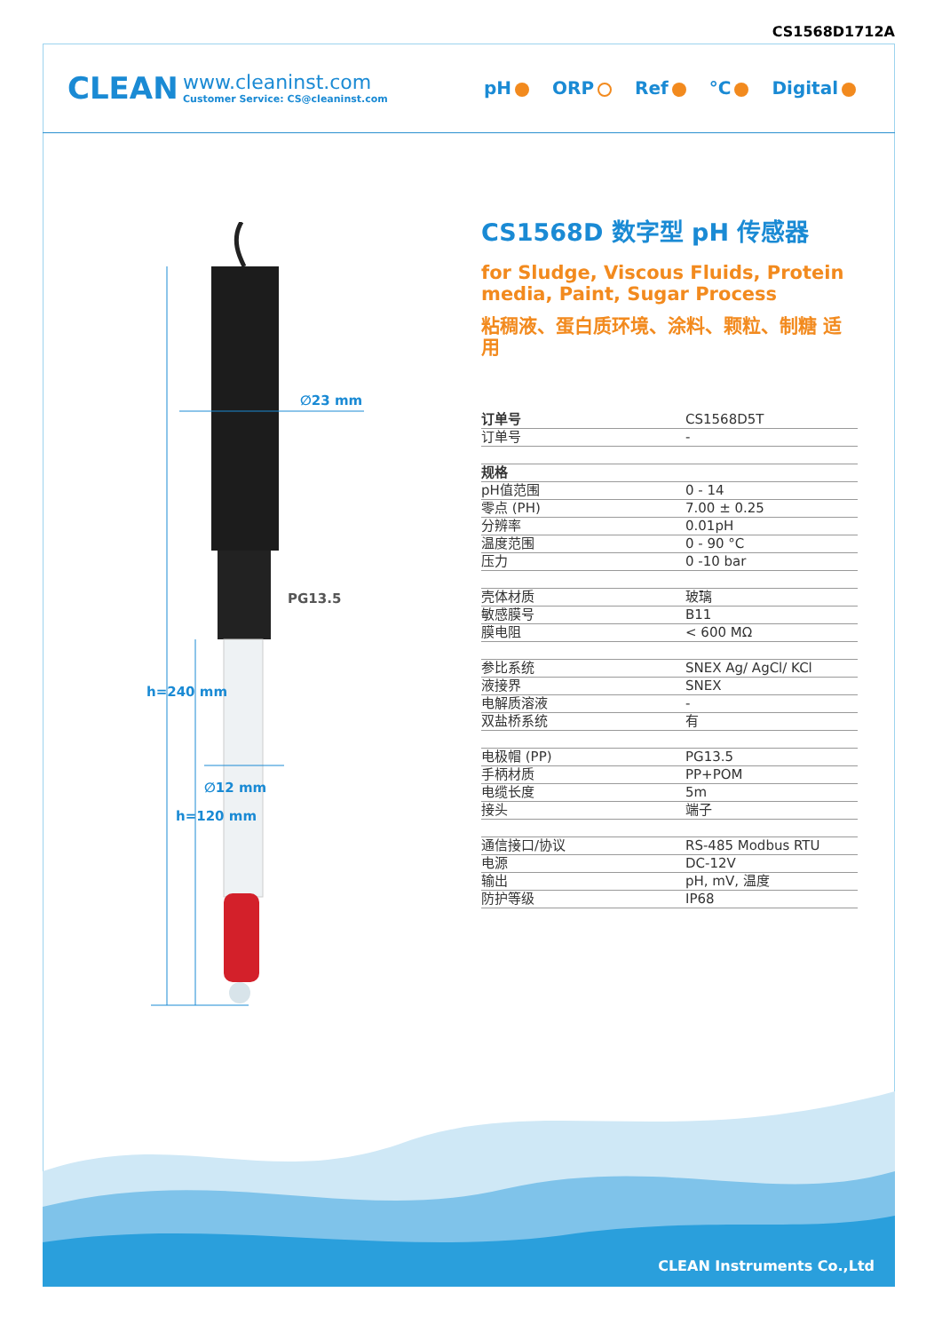CS1568D1712A
CLEAN
www.cleaninst.com
Customer Service: CS@cleaninst.com
pH ORP Ref °C Digital
∅23 mm
PG13.5
∅12 mm
h=240 mm
h=120 mm
CS1568D 数字型 pH 传感器
for Sludge, Viscous Fluids, Protein media, Paint, Sugar Process
粘稠液、蛋白质环境、涂料、颗粒、制糖 适用
| 订单号 | CS1568D5T |
| 订单号 | - |
| 规格 | |
| pH值范围 | 0 - 14 |
| 零点 (PH) | 7.00 ± 0.25 |
| 分辨率 | 0.01pH |
| 温度范围 | 0 - 90 °C |
| 压力 | 0 -10 bar |
| 壳体材质 | 玻璃 |
| 敏感膜号 | B11 |
| 膜电阻 | < 600 MΩ |
| 参比系统 | SNEX Ag/ AgCl/ KCl |
| 液接界 | SNEX |
| 电解质溶液 | - |
| 双盐桥系统 | 有 |
| 电极帽 (PP) | PG13.5 |
| 手柄材质 | PP+POM |
| 电缆长度 | 5m |
| 接头 | 端子 |
| 通信接口/协议 | RS-485 Modbus RTU |
| 电源 | DC-12V |
| 输出 | pH, mV, 温度 |
| 防护等级 | IP68 |
CLEAN Instruments Co.,Ltd